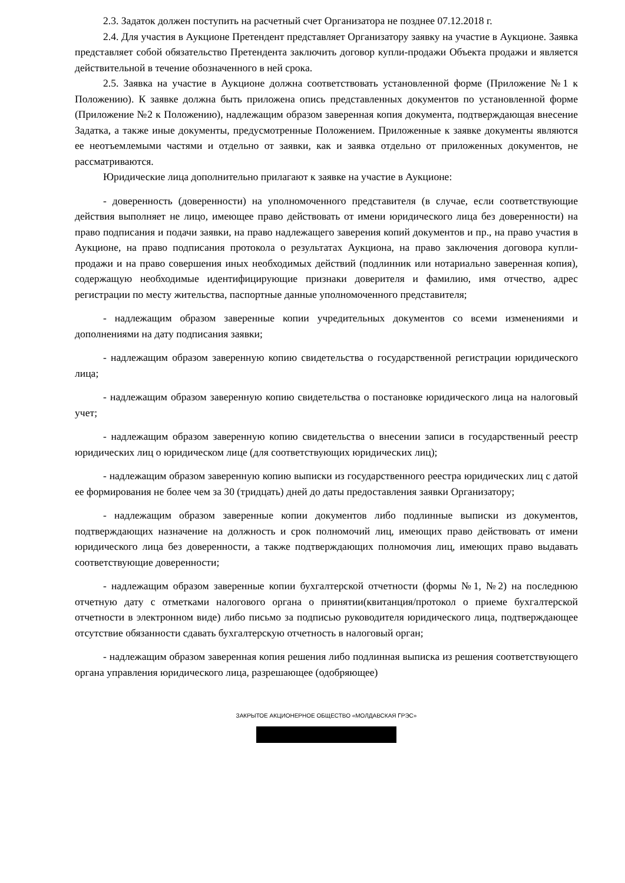2.3. Задаток должен поступить на расчетный счет Организатора не позднее 07.12.2018 г.
2.4. Для участия в Аукционе Претендент представляет Организатору заявку на участие в Аукционе. Заявка представляет собой обязательство Претендента заключить договор купли-продажи Объекта продажи и является действительной в течение обозначенного в ней срока.
2.5. Заявка на участие в Аукционе должна соответствовать установленной форме (Приложение №1 к Положению). К заявке должна быть приложена опись представленных документов по установленной форме (Приложение №2 к Положению), надлежащим образом заверенная копия документа, подтверждающая внесение Задатка, а также иные документы, предусмотренные Положением. Приложенные к заявке документы являются ее неотъемлемыми частями и отдельно от заявки, как и заявка отдельно от приложенных документов, не рассматриваются.
Юридические лица дополнительно прилагают к заявке на участие в Аукционе:
- доверенность (доверенности) на уполномоченного представителя (в случае, если соответствующие действия выполняет не лицо, имеющее право действовать от имени юридического лица без доверенности) на право подписания и подачи заявки, на право надлежащего заверения копий документов и пр., на право участия в Аукционе, на право подписания протокола о результатах Аукциона, на право заключения договора купли-продажи и на право совершения иных необходимых действий (подлинник или нотариально заверенная копия), содержащую необходимые идентифицирующие признаки доверителя и фамилию, имя отчество, адрес регистрации по месту жительства, паспортные данные уполномоченного представителя;
- надлежащим образом заверенные копии учредительных документов со всеми изменениями и дополнениями на дату подписания заявки;
- надлежащим образом заверенную копию свидетельства о государственной регистрации юридического лица;
- надлежащим образом заверенную копию свидетельства о постановке юридического лица на налоговый учет;
- надлежащим образом заверенную копию свидетельства о внесении записи в государственный реестр юридических лиц о юридическом лице (для соответствующих юридических лиц);
- надлежащим образом заверенную копию выписки из государственного реестра юридических лиц с датой ее формирования не более чем за 30 (тридцать) дней до даты предоставления заявки Организатору;
- надлежащим образом заверенные копии документов либо подлинные выписки из документов, подтверждающих назначение на должность и срок полномочий лиц, имеющих право действовать от имени юридического лица без доверенности, а также подтверждающих полномочия лиц, имеющих право выдавать соответствующие доверенности;
- надлежащим образом заверенные копии бухгалтерской отчетности (формы №1, №2) на последнюю отчетную дату с отметками налогового органа о принятии(квитанция/протокол о приеме бухгалтерской отчетности в электронном виде) либо письмо за подписью руководителя юридического лица, подтверждающее отсутствие обязанности сдавать бухгалтерскую отчетность в налоговый орган;
- надлежащим образом заверенная копия решения либо подлинная выписка из решения соответствующего органа управления юридического лица, разрешающее (одобряющее)
ЗАКРЫТОЕ АКЦИОНЕРНОЕ ОБЩЕСТВО «МОЛДАВСКАЯ ГРЭС»